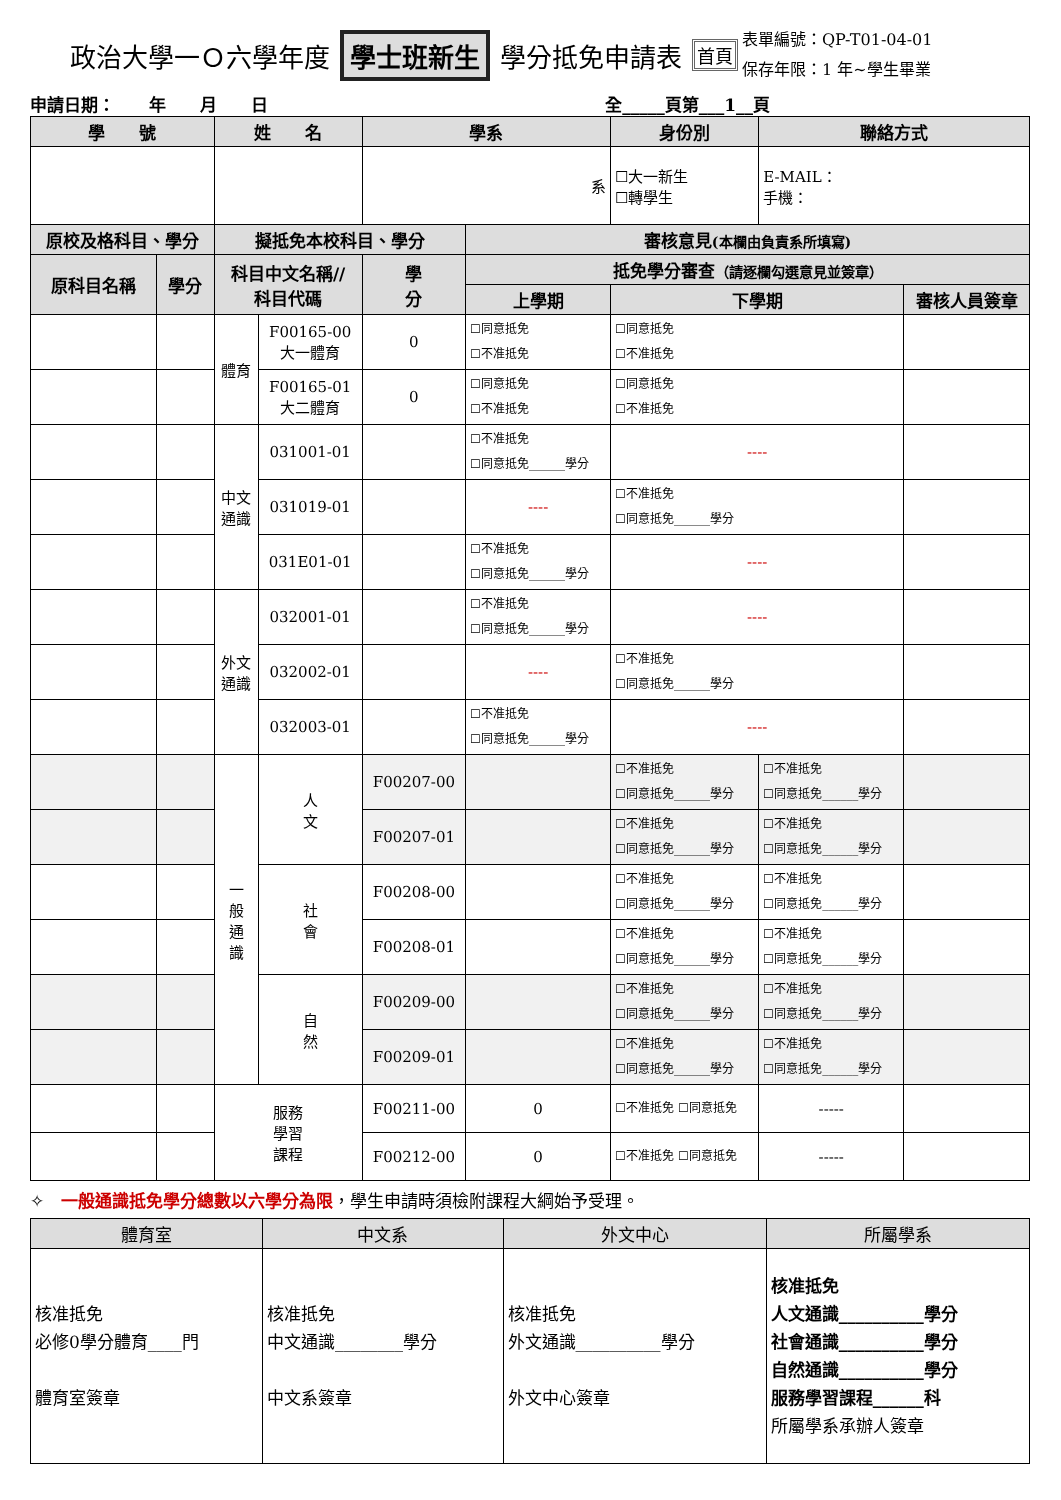政治大學一Ｏ六學年度 學士班新生 學分抵免申請表 首頁 表單編號：QP-T01-04-01
保存年限：1 年~學生畢業
申請日期：　　年　　月　　日 全_____頁第___1__頁
| 學 號 | | 姓 名 | | 學系 | | 身份別 | 聯絡方式 | |
| --- | --- | --- | --- | --- | --- | --- | --- | --- |
| | | | | 系 | | ☐大一新生 ☐轉學生 | E-MAIL： 手機： | |
| 原校及格科目、學分 | | 擬抵免本校科目、學分 | | | 審核意見 (本欄由負責系所填寫) | | | |
| 原科目名稱 | 學分 | 科目中文名稱// 科目代碼 | | 學 分 | 抵免學分審查 （請逐欄勾選意見並簽章） | | | |
| | | | | | 上學期 | 下學期 | | 審核人員簽章 |
| | | 體育 | F00165-00 大一體育 | 0 | ☐同意抵免 ☐不准抵免 | ☐同意抵免 ☐不准抵免 | | |
| | | | F00165-01 大二體育 | 0 | ☐同意抵免 ☐不准抵免 | ☐同意抵免 ☐不准抵免 | | |
| | | 中文 通識 | 031001-01 | | ☐不准抵免 ☐同意抵免______學分 | ---- | | |
| | | | 031019-01 | | ---- | ☐不准抵免 ☐同意抵免______學分 | | |
| | | | 031E01-01 | | ☐不准抵免 ☐同意抵免______學分 | ---- | | |
| | | 外文 通識 | 032001-01 | | ☐不准抵免 ☐同意抵免______學分 | ---- | | |
| | | | 032002-01 | | ---- | ☐不准抵免 ☐同意抵免______學分 | | |
| | | | 032003-01 | | ☐不准抵免 ☐同意抵免______學分 | ---- | | |
| | | 一 般 通 識 | 人 文 | F00207-00 | | ☐不准抵免 ☐同意抵免______學分 | ☐不准抵免 ☐同意抵免______學分 | |
| | | | | F00207-01 | | ☐不准抵免 ☐同意抵免______學分 | ☐不准抵免 ☐同意抵免______學分 | |
| | | | 社 會 | F00208-00 | | ☐不准抵免 ☐同意抵免______學分 | ☐不准抵免 ☐同意抵免______學分 | |
| | | | | F00208-01 | | ☐不准抵免 ☐同意抵免______學分 | ☐不准抵免 ☐同意抵免______學分 | |
| | | | 自 然 | F00209-00 | | ☐不准抵免 ☐同意抵免______學分 | ☐不准抵免 ☐同意抵免______學分 | |
| | | | | F00209-01 | | ☐不准抵免 ☐同意抵免______學分 | ☐不准抵免 ☐同意抵免______學分 | |
| | | 服務 學習 課程 | | F00211-00 | 0 | ☐不准抵免 ☐同意抵免 | ----- | |
| | | | | F00212-00 | 0 | ☐不准抵免 ☐同意抵免 | ----- | |
✧　一般通識抵免學分總數以六學分為限，學生申請時須檢附課程大綱始予受理。
| 體育室 | 中文系 | 外文中心 | 所屬學系 |
| --- | --- | --- | --- |
| 核准抵免 必修0學分體育____門 體育室簽章 | 核准抵免 中文通識________學分 中文系簽章 | 核准抵免 外文通識__________學分 外文中心簽章 | 核准抵免 人文通識__________學分 社會通識__________學分 自然通識__________學分 服務學習課程______科 所屬學系承辦人簽章 |